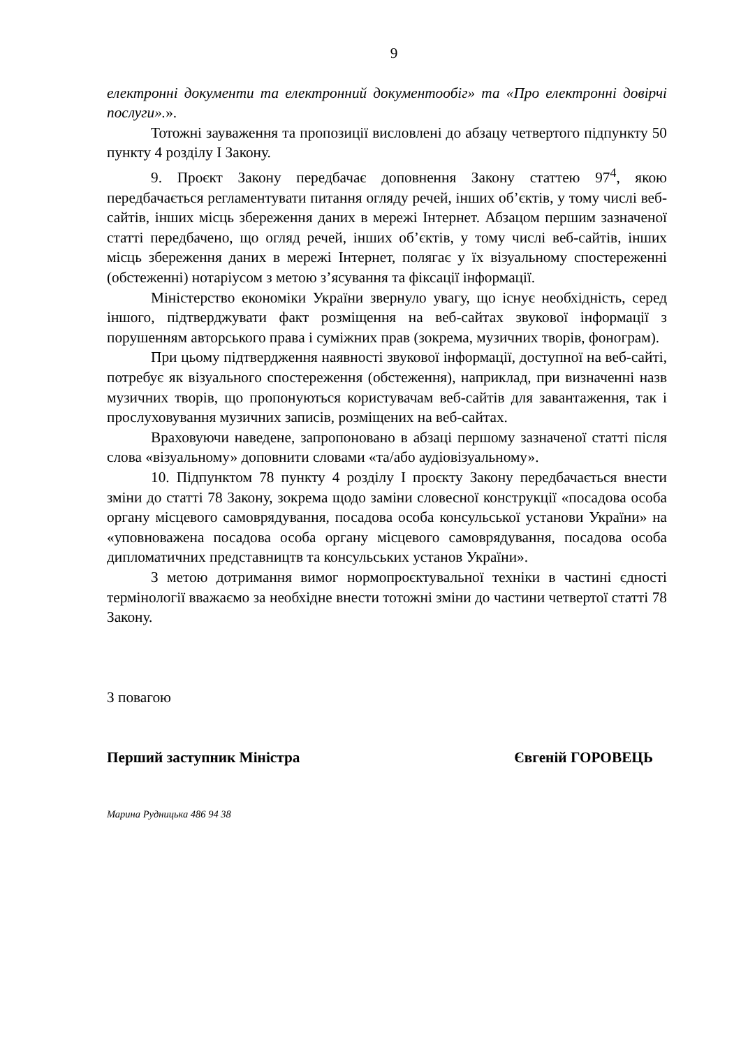9
електронні документи та електронний документообіг» та «Про електронні довірчі послуги».».
Тотожні зауваження та пропозиції висловлені до абзацу четвертого підпункту 50 пункту 4 розділу І Закону.
9. Проєкт Закону передбачає доповнення Закону статтею 97<sup>4</sup>, якою передбачається регламентувати питання огляду речей, інших об’єктів, у тому числі веб-сайтів, інших місць збереження даних в мережі Інтернет. Абзацом першим зазначеної статті передбачено, що огляд речей, інших об’єктів, у тому числі веб-сайтів, інших місць збереження даних в мережі Інтернет, полягає у їх візуальному спостереженні (обстеженні) нотаріусом з метою з’ясування та фіксації інформації.
Міністерство економіки України звернуло увагу, що існує необхідність, серед іншого, підтверджувати факт розміщення на веб-сайтах звукової інформації з порушенням авторського права і суміжних прав (зокрема, музичних творів, фонограм).
При цьому підтвердження наявності звукової інформації, доступної на веб-сайті, потребує як візуального спостереження (обстеження), наприклад, при визначенні назв музичних творів, що пропонуються користувачам веб-сайтів для завантаження, так і прослуховування музичних записів, розміщених на веб-сайтах.
Враховуючи наведене, запропоновано в абзаці першому зазначеної статті після слова «візуальному» доповнити словами «та/або аудіовізуальному».
10. Підпунктом 78 пункту 4 розділу І проєкту Закону передбачається внести зміни до статті 78 Закону, зокрема щодо заміни словесної конструкції «посадова особа органу місцевого самоврядування, посадова особа консульської установи України» на «уповноважена посадова особа органу місцевого самоврядування, посадова особа дипломатичних представництв та консульських установ України».
З метою дотримання вимог нормопроєктувальної техніки в частині єдності термінології вважаємо за необхідне внести тотожні зміни до частини четвертої статті 78 Закону.
З повагою
Перший заступник Міністра Євгеній ГОРОВЕЦЬ
Марина Рудницька 486 94 38